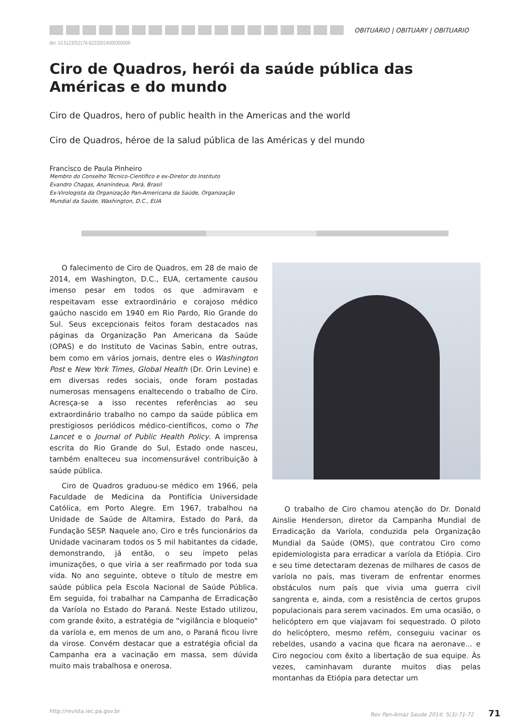OBITUÁRIO | OBITUARY | OBITUARIO
doi: 10.5123/S2176-62232014000300009
Ciro de Quadros, herói da saúde pública das Américas e do mundo
Ciro de Quadros, hero of public health in the Americas and the world
Ciro de Quadros, héroe de la salud pública de las Américas y del mundo
Francisco de Paula Pinheiro
Membro do Conselho Técnico-Científico e ex-Diretor do Instituto
Evandro Chagas, Ananindeua, Pará, Brasil
Ex-Virologista da Organização Pan-Americana da Saúde, Organização
Mundial da Saúde, Washington, D.C., EUA
O falecimento de Ciro de Quadros, em 28 de maio de 2014, em Washington, D.C., EUA, certamente causou imenso pesar em todos os que admiravam e respeitavam esse extraordinário e corajoso médico gaúcho nascido em 1940 em Rio Pardo, Rio Grande do Sul. Seus excepcionais feitos foram destacados nas páginas da Organização Pan Americana da Saúde (OPAS) e do Instituto de Vacinas Sabin, entre outras, bem como em vários jornais, dentre eles o Washington Post e New York Times, Global Health (Dr. Orin Levine) e em diversas redes sociais, onde foram postadas numerosas mensagens enaltecendo o trabalho de Ciro. Acresça-se a isso recentes referências ao seu extraordinário trabalho no campo da saúde pública em prestigiosos periódicos médico-científicos, como o The Lancet e o Journal of Public Health Policy. A imprensa escrita do Rio Grande do Sul, Estado onde nasceu, também enalteceu sua incomensurável contribuição à saúde pública.
Ciro de Quadros graduou-se médico em 1966, pela Faculdade de Medicina da Pontifícia Universidade Católica, em Porto Alegre. Em 1967, trabalhou na Unidade de Saúde de Altamira, Estado do Pará, da Fundação SESP. Naquele ano, Ciro e três funcionários da Unidade vacinaram todos os 5 mil habitantes da cidade, demonstrando, já então, o seu ímpeto pelas imunizações, o que viria a ser reafirmado por toda sua vida. No ano seguinte, obteve o título de mestre em saúde pública pela Escola Nacional de Saúde Pública. Em seguida, foi trabalhar na Campanha de Erradicação da Varíola no Estado do Paraná. Neste Estado utilizou, com grande êxito, a estratégia de "vigilância e bloqueio" da varíola e, em menos de um ano, o Paraná ficou livre da virose. Convém destacar que a estratégia oficial da Campanha era a vacinação em massa, sem dúvida muito mais trabalhosa e onerosa.
O trabalho de Ciro chamou atenção do Dr. Donald Ainslie Henderson, diretor da Campanha Mundial de Erradicação da Varíola, conduzida pela Organização Mundial da Saúde (OMS), que contratou Ciro como epidemiologista para erradicar a varíola da Etiópia. Ciro e seu time detectaram dezenas de milhares de casos de varíola no país, mas tiveram de enfrentar enormes obstáculos num país que vivia uma guerra civil sangrenta e, ainda, com a resistência de certos grupos populacionais para serem vacinados. Em uma ocasião, o helicóptero em que viajavam foi sequestrado. O piloto do helicóptero, mesmo refém, conseguiu vacinar os rebeldes, usando a vacina que ficara na aeronave... e Ciro negociou com êxito a libertação de sua equipe. Às vezes, caminhavam durante muitos dias pelas montanhas da Etiópia para detectar um
http://revista.iec.pa.gov.br Rev Pan-Amaz Saude 2014; 5(3):71-72 71